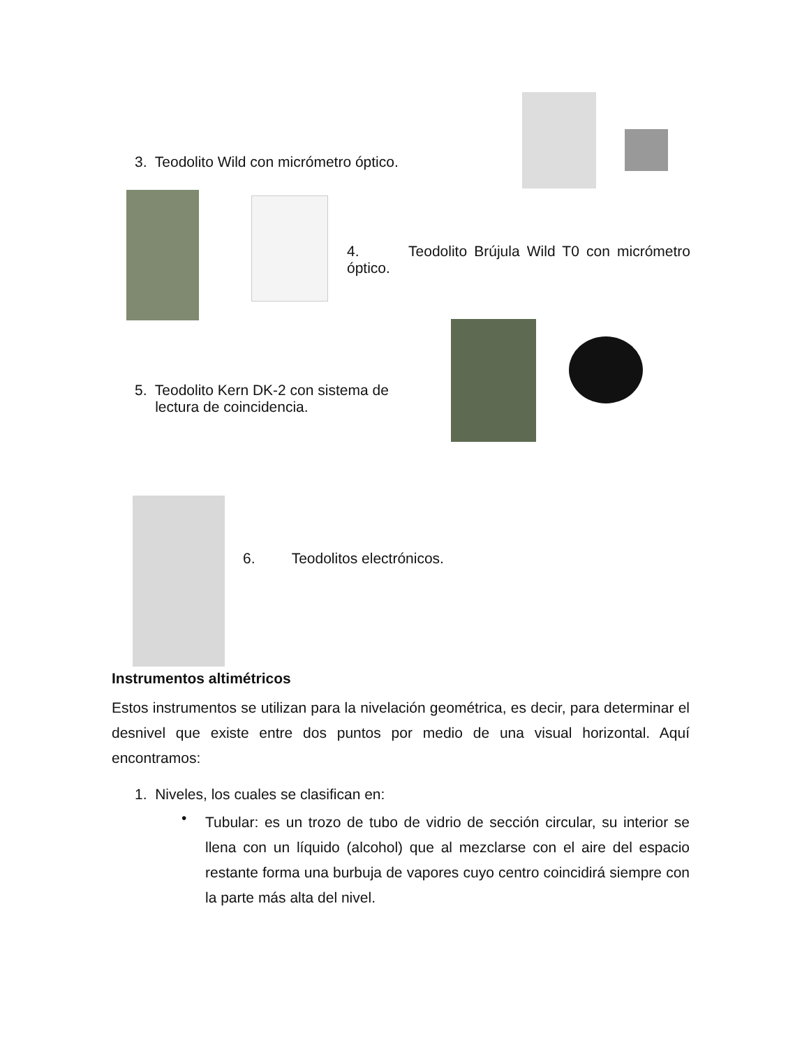3. Teodolito Wild con micrómetro óptico.
4. Teodolito Brújula Wild T0 con micrómetro óptico.
5. Teodolito Kern DK-2 con sistema de
lectura de coincidencia.
6. Teodolitos electrónicos.
Instrumentos altimétricos
Estos instrumentos se utilizan para la nivelación geométrica, es decir, para determinar el desnivel que existe entre dos puntos por medio de una visual horizontal. Aquí encontramos:
1. Niveles, los cuales se clasifican en:
•
Tubular: es un trozo de tubo de vidrio de sección circular, su interior se llena con un líquido (alcohol) que al mezclarse con el aire del espacio restante forma una burbuja de vapores cuyo centro coincidirá siempre con la parte más alta del nivel.